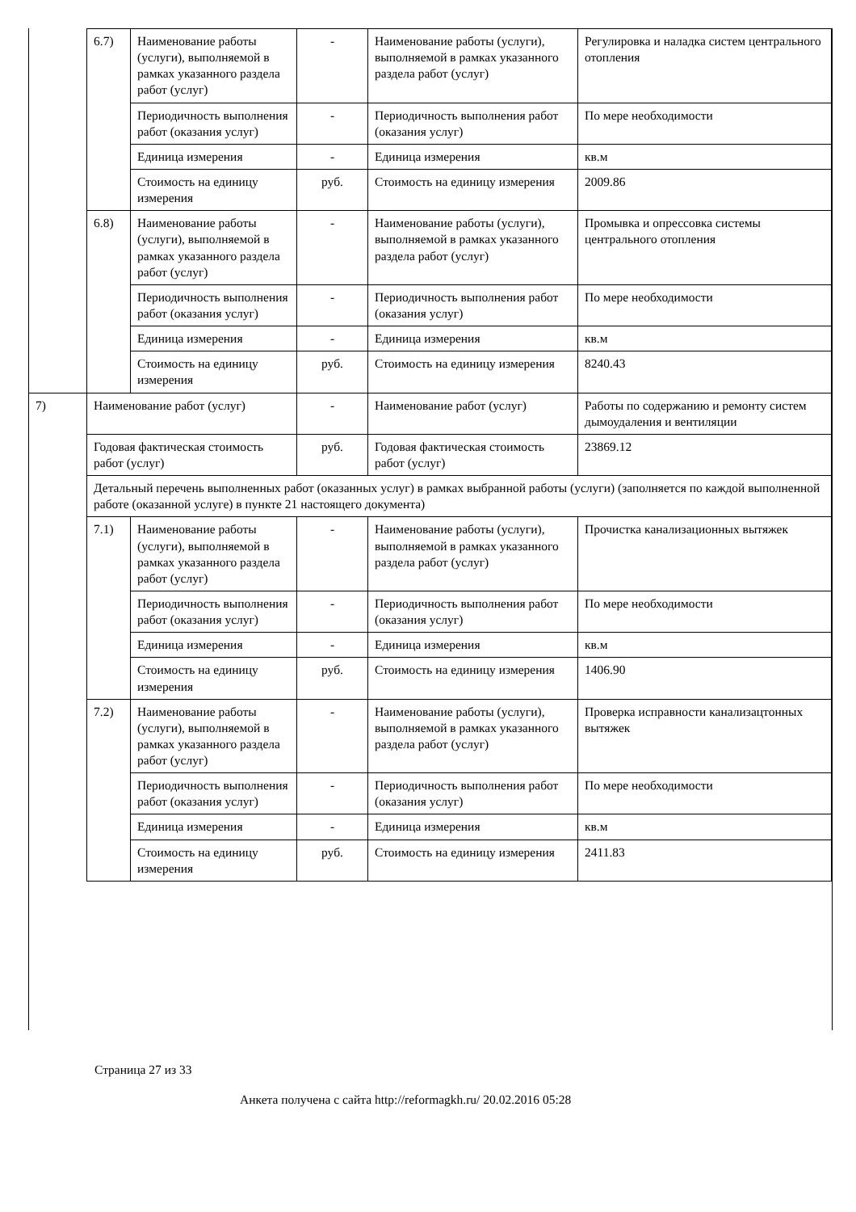| | 6.7) | Наименование работы (услуги), выполняемой в рамках указанного раздела работ (услуг) | - | Наименование работы (услуги), выполняемой в рамках указанного раздела работ (услуг) | Регулировка и наладка систем центрального отопления |
| | | Периодичность выполнения работ (оказания услуг) | - | Периодичность выполнения работ (оказания услуг) | По мере необходимости |
| | | Единица измерения | - | Единица измерения | кв.м |
| | | Стоимость на единицу измерения | руб. | Стоимость на единицу измерения | 2009.86 |
| | 6.8) | Наименование работы (услуги), выполняемой в рамках указанного раздела работ (услуг) | - | Наименование работы (услуги), выполняемой в рамках указанного раздела работ (услуг) | Промывка и опрессовка системы центрального отопления |
| | | Периодичность выполнения работ (оказания услуг) | - | Периодичность выполнения работ (оказания услуг) | По мере необходимости |
| | | Единица измерения | - | Единица измерения | кв.м |
| | | Стоимость на единицу измерения | руб. | Стоимость на единицу измерения | 8240.43 |
| 7) | Наименование работ (услуг) | | - | Наименование работ (услуг) | Работы по содержанию и ремонту систем дымоудаления и вентиляции |
| | Годовая фактическая стоимость работ (услуг) | | руб. | Годовая фактическая стоимость работ (услуг) | 23869.12 |
| | Детальный перечень выполненных работ (оказанных услуг) в рамках выбранной работы (услуги) (заполняется по каждой выполненной работе (оказанной услуге) в пункте 21 настоящего документа) | | | | |
| | 7.1) | Наименование работы (услуги), выполняемой в рамках указанного раздела работ (услуг) | - | Наименование работы (услуги), выполняемой в рамках указанного раздела работ (услуг) | Прочистка канализационных вытяжек |
| | | Периодичность выполнения работ (оказания услуг) | - | Периодичность выполнения работ (оказания услуг) | По мере необходимости |
| | | Единица измерения | - | Единица измерения | кв.м |
| | | Стоимость на единицу измерения | руб. | Стоимость на единицу измерения | 1406.90 |
| | 7.2) | Наименование работы (услуги), выполняемой в рамках указанного раздела работ (услуг) | - | Наименование работы (услуги), выполняемой в рамках указанного раздела работ (услуг) | Проверка исправности канализацтонных вытяжек |
| | | Периодичность выполнения работ (оказания услуг) | - | Периодичность выполнения работ (оказания услуг) | По мере необходимости |
| | | Единица измерения | - | Единица измерения | кв.м |
| | | Стоимость на единицу измерения | руб. | Стоимость на единицу измерения | 2411.83 |
Страница 27 из 33
Анкета получена с сайта http://reformagkh.ru/ 20.02.2016 05:28